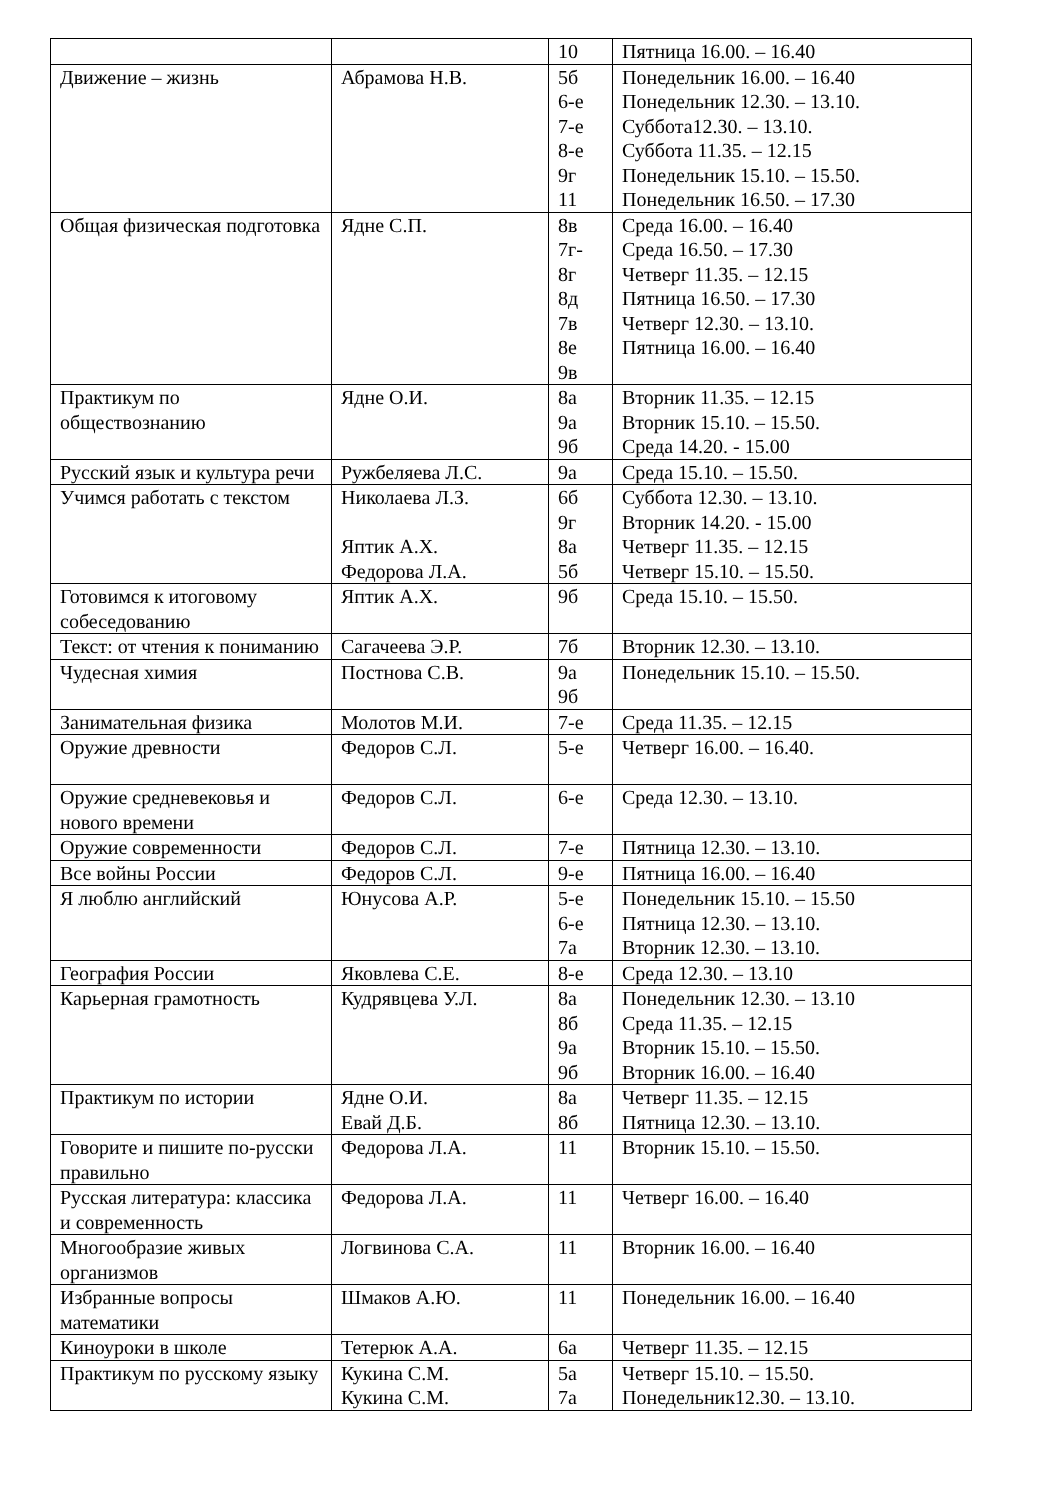| | | 10 | Пятница 16.00. – 16.40 |
| Движение – жизнь | Абрамова Н.В. | 5б 6-е 7-е 8-е 9г 11 | Понедельник 16.00. – 16.40 Понедельник 12.30. – 13.10. Суббота12.30. – 13.10. Суббота 11.35. – 12.15 Понедельник 15.10. – 15.50. Понедельник 16.50. – 17.30 |
| Общая физическая подготовка | Ядне С.П. | 8в 7г- 8г 8д 7в 8е 9в | Среда 16.00. – 16.40 Среда 16.50. – 17.30 Четверг 11.35. – 12.15 Пятница 16.50. – 17.30 Четверг 12.30. – 13.10. Пятница 16.00. – 16.40 |
| Практикум по обществознанию | Ядне О.И. | 8а 9а 9б | Вторник 11.35. – 12.15 Вторник 15.10. – 15.50. Среда 14.20. - 15.00 |
| Русский язык и культура речи | Ружбеляева Л.С. | 9а | Среда 15.10. – 15.50. |
| Учимся работать с текстом | Николаева Л.З. Яптик А.Х. Федорова Л.А. | 6б 9г 8а 5б | Суббота 12.30. – 13.10. Вторник 14.20. - 15.00 Четверг 11.35. – 12.15 Четверг 15.10. – 15.50. |
| Готовимся к итоговому собеседованию | Яптик А.Х. | 9б | Среда 15.10. – 15.50. |
| Текст: от чтения к пониманию | Сагачеева Э.Р. | 7б | Вторник 12.30. – 13.10. |
| Чудесная химия | Постнова С.В. | 9а 9б | Понедельник 15.10. – 15.50. |
| Занимательная физика | Молотов М.И. | 7-е | Среда 11.35. – 12.15 |
| Оружие древности | Федоров С.Л. | 5-е | Четверг 16.00. – 16.40. |
| Оружие средневековья и нового времени | Федоров С.Л. | 6-е | Среда 12.30. – 13.10. |
| Оружие современности | Федоров С.Л. | 7-е | Пятница 12.30. – 13.10. |
| Все войны России | Федоров С.Л. | 9-е | Пятница 16.00. – 16.40 |
| Я люблю английский | Юнусова А.Р. | 5-е 6-е 7а | Понедельник 15.10. – 15.50 Пятница 12.30. – 13.10. Вторник 12.30. – 13.10. |
| География России | Яковлева С.Е. | 8-е | Среда 12.30. – 13.10 |
| Карьерная грамотность | Кудрявцева У.Л. | 8а 8б 9а 9б | Понедельник 12.30. – 13.10 Среда 11.35. – 12.15 Вторник 15.10. – 15.50. Вторник 16.00. – 16.40 |
| Практикум по истории | Ядне О.И. Евай Д.Б. | 8а 8б | Четверг 11.35. – 12.15 Пятница 12.30. – 13.10. |
| Говорите и пишите по-русски правильно | Федорова Л.А. | 11 | Вторник 15.10. – 15.50. |
| Русская литература: классика и современность | Федорова Л.А. | 11 | Четверг 16.00. – 16.40 |
| Многообразие живых организмов | Логвинова С.А. | 11 | Вторник 16.00. – 16.40 |
| Избранные вопросы математики | Шмаков А.Ю. | 11 | Понедельник 16.00. – 16.40 |
| Киноуроки в школе | Тетерюк А.А. | 6а | Четверг 11.35. – 12.15 |
| Практикум по русскому языку | Кукина С.М. Кукина С.М. | 5а 7а | Четверг 15.10. – 15.50. Понедельник12.30. – 13.10. |